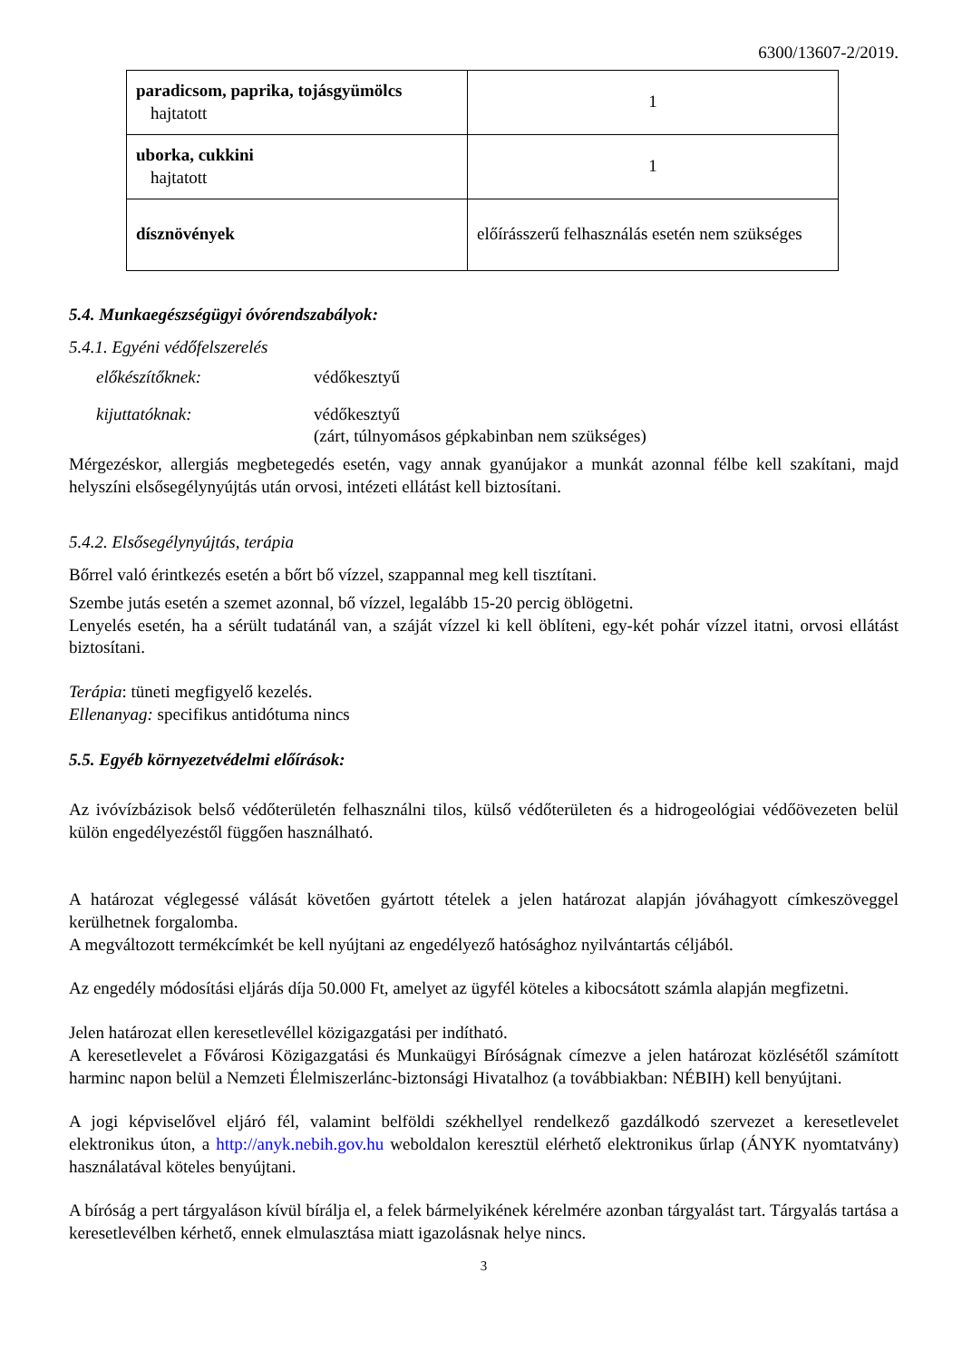6300/13607-2/2019.
| paradicsom, paprika, tojásgyümölcs hajtatott | 1 |
| uborka, cukkini hajtatott | 1 |
| dísznövények | előírásszerű felhasználás esetén nem szükséges |
5.4. Munkaegészségügyi óvórendszabályok:
5.4.1. Egyéni védőfelszerelés
előkészítőknek: védőkesztyű
kijuttatóknak: védőkesztyű
(zárt, túlnyomásos gépkabinban nem szükséges)
Mérgezéskor, allergiás megbetegedés esetén, vagy annak gyanújakor a munkát azonnal félbe kell szakítani, majd helyszíni elsősegélynyújtás után orvosi, intézeti ellátást kell biztosítani.
5.4.2. Elsősegélynyújtás, terápia
Bőrrel való érintkezés esetén a bőrt bő vízzel, szappannal meg kell tisztítani.
Szembe jutás esetén a szemet azonnal, bő vízzel, legalább 15-20 percig öblögetni.
Lenyelés esetén, ha a sérült tudatánál van, a száját vízzel ki kell öblíteni, egy-két pohár vízzel itatni, orvosi ellátást biztosítani.
Terápia: tüneti megfigyelő kezelés.
Ellenanyag: specifikus antidótuma nincs
5.5. Egyéb környezetvédelmi előírások:
Az ivóvízbázisok belső védőterületén felhasználni tilos, külső védőterületen és a hidrogeológiai védőövezeten belül külön engedélyezéstől függően használható.
A határozat véglegessé válását követően gyártott tételek a jelen határozat alapján jóváhagyott címkeszöveggel kerülhetnek forgalomba.
A megváltozott termékcímkét be kell nyújtani az engedélyező hatósághoz nyilvántartás céljából.
Az engedély módosítási eljárás díja 50.000 Ft, amelyet az ügyfél köteles a kibocsátott számla alapján megfizetni.
Jelen határozat ellen keresetlevéllel közigazgatási per indítható.
A keresetlevelet a Fővárosi Közigazgatási és Munkaügyi Bíróságnak címezve a jelen határozat közlésétől számított harminc napon belül a Nemzeti Élelmiszerlánc-biztonsági Hivatalhoz (a továbbiakban: NÉBIH) kell benyújtani.
A jogi képviselővel eljáró fél, valamint belföldi székhellyel rendelkező gazdálkodó szervezet a keresetlevelet elektronikus úton, a http://anyk.nebih.gov.hu weboldalon keresztül elérhető elektronikus űrlap (ÁNYK nyomtatvány) használatával köteles benyújtani.
A bíróság a pert tárgyaláson kívül bírálja el, a felek bármelyikének kérelmére azonban tárgyalást tart. Tárgyalás tartása a keresetlevélben kérhető, ennek elmulasztása miatt igazolásnak helye nincs.
3